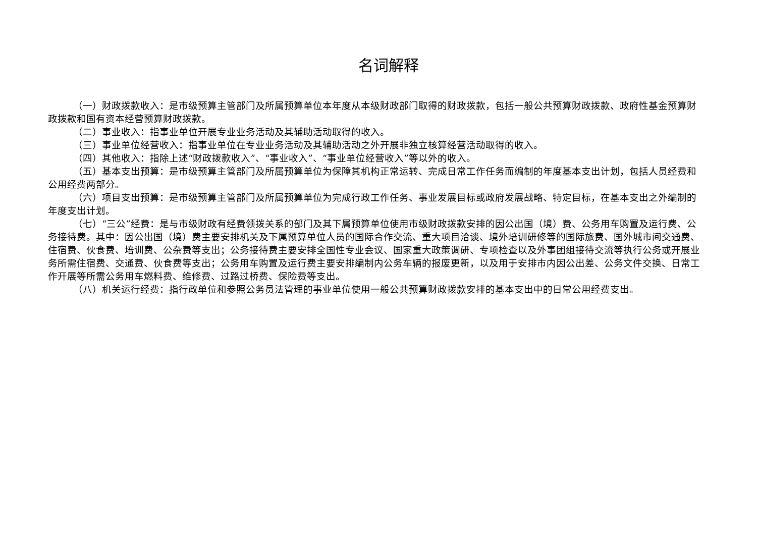名词解释
（一）财政拨款收入：是市级预算主管部门及所属预算单位本年度从本级财政部门取得的财政拨款，包括一般公共预算财政拨款、政府性基金预算财政拨款和国有资本经营预算财政拨款。
（二）事业收入：指事业单位开展专业业务活动及其辅助活动取得的收入。
（三）事业单位经营收入：指事业单位在专业业务活动及其辅助活动之外开展非独立核算经营活动取得的收入。
（四）其他收入：指除上述“财政拨款收入”、“事业收入”、“事业单位经营收入”等以外的收入。
（五）基本支出预算：是市级预算主管部门及所属预算单位为保障其机构正常运转、完成日常工作任务而编制的年度基本支出计划，包括人员经费和公用经费两部分。
（六）项目支出预算：是市级预算主管部门及所属预算单位为完成行政工作任务、事业发展目标或政府发展战略、特定目标，在基本支出之外编制的年度支出计划。
（七）“三公”经费：是与市级财政有经费领拨关系的部门及其下属预算单位使用市级财政拨款安排的因公出国（境）费、公务用车购置及运行费、公务接待费。其中：因公出国（境）费主要安排机关及下属预算单位人员的国际合作交流、重大项目洽谈、境外培训研修等的国际旅费、国外城市间交通费、住宿费、伙食费、培训费、公杂费等支出；公务接待费主要安排全国性专业会议、国家重大政策调研、专项检查以及外事团组接待交流等执行公务或开展业务所需住宿费、交通费、伙食费等支出；公务用车购置及运行费主要安排编制内公务车辆的报废更新，以及用于安排市内因公出差、公务文件交换、日常工作开展等所需公务用车燃料费、维修费、过路过桥费、保险费等支出。
（八）机关运行经费：指行政单位和参照公务员法管理的事业单位使用一般公共预算财政拨款安排的基本支出中的日常公用经费支出。